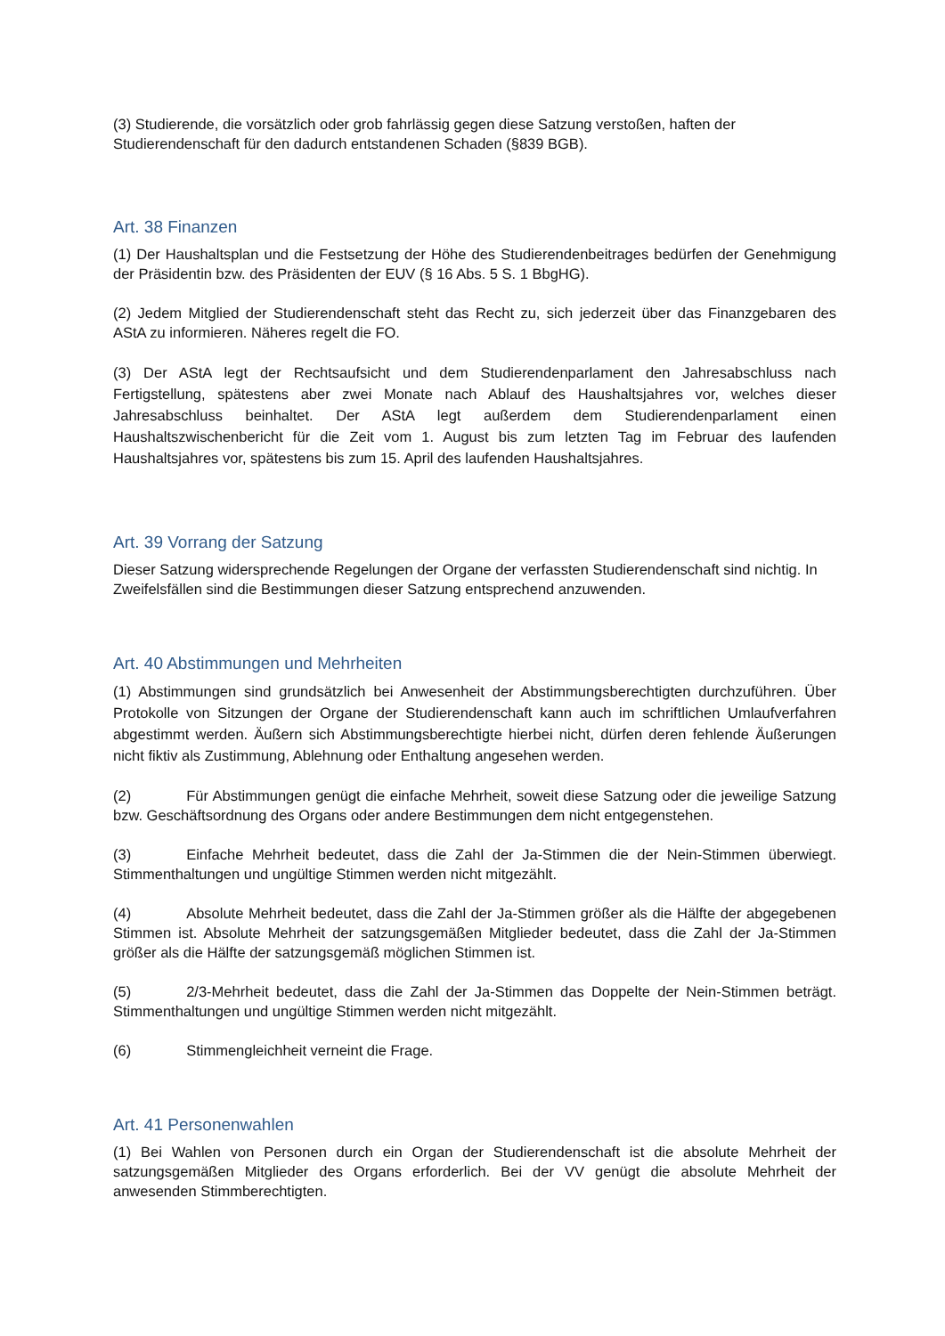(3) Studierende, die vorsätzlich oder grob fahrlässig gegen diese Satzung verstoßen, haften der Studierendenschaft für den dadurch entstandenen Schaden (§839 BGB).
Art. 38 Finanzen
(1) Der Haushaltsplan und die Festsetzung der Höhe des Studierendenbeitrages bedürfen der Genehmigung der Präsidentin bzw. des Präsidenten der EUV (§ 16 Abs. 5 S. 1 BbgHG).
(2) Jedem Mitglied der Studierendenschaft steht das Recht zu, sich jederzeit über das Finanzgebaren des AStA zu informieren. Näheres regelt die FO.
(3) Der AStA legt der Rechtsaufsicht und dem Studierendenparlament den Jahresabschluss nach Fertigstellung, spätestens aber zwei Monate nach Ablauf des Haushaltsjahres vor, welches dieser Jahresabschluss beinhaltet. Der AStA legt außerdem dem Studierendenparlament einen Haushaltszwischenbericht für die Zeit vom 1. August bis zum letzten Tag im Februar des laufenden Haushaltsjahres vor, spätestens bis zum 15. April des laufenden Haushaltsjahres.
Art. 39 Vorrang der Satzung
Dieser Satzung widersprechende Regelungen der Organe der verfassten Studierendenschaft sind nichtig. In Zweifelsfällen sind die Bestimmungen dieser Satzung entsprechend anzuwenden.
Art. 40 Abstimmungen und Mehrheiten
(1) Abstimmungen sind grundsätzlich bei Anwesenheit der Abstimmungsberechtigten durchzuführen. Über Protokolle von Sitzungen der Organe der Studierendenschaft kann auch im schriftlichen Umlaufverfahren abgestimmt werden. Äußern sich Abstimmungsberechtigte hierbei nicht, dürfen deren fehlende Äußerungen nicht fiktiv als Zustimmung, Ablehnung oder Enthaltung angesehen werden.
(2) Für Abstimmungen genügt die einfache Mehrheit, soweit diese Satzung oder die jeweilige Satzung bzw. Geschäftsordnung des Organs oder andere Bestimmungen dem nicht entgegenstehen.
(3) Einfache Mehrheit bedeutet, dass die Zahl der Ja-Stimmen die der Nein-Stimmen überwiegt. Stimmenthaltungen und ungültige Stimmen werden nicht mitgezählt.
(4) Absolute Mehrheit bedeutet, dass die Zahl der Ja-Stimmen größer als die Hälfte der abgegebenen Stimmen ist. Absolute Mehrheit der satzungsgemäßen Mitglieder bedeutet, dass die Zahl der Ja-Stimmen größer als die Hälfte der satzungsgemäß möglichen Stimmen ist.
(5) 2/3-Mehrheit bedeutet, dass die Zahl der Ja-Stimmen das Doppelte der Nein-Stimmen beträgt. Stimmenthaltungen und ungültige Stimmen werden nicht mitgezählt.
(6) Stimmengleichheit verneint die Frage.
Art. 41 Personenwahlen
(1) Bei Wahlen von Personen durch ein Organ der Studierendenschaft ist die absolute Mehrheit der satzungsgemäßen Mitglieder des Organs erforderlich. Bei der VV genügt die absolute Mehrheit der anwesenden Stimmberechtigten.